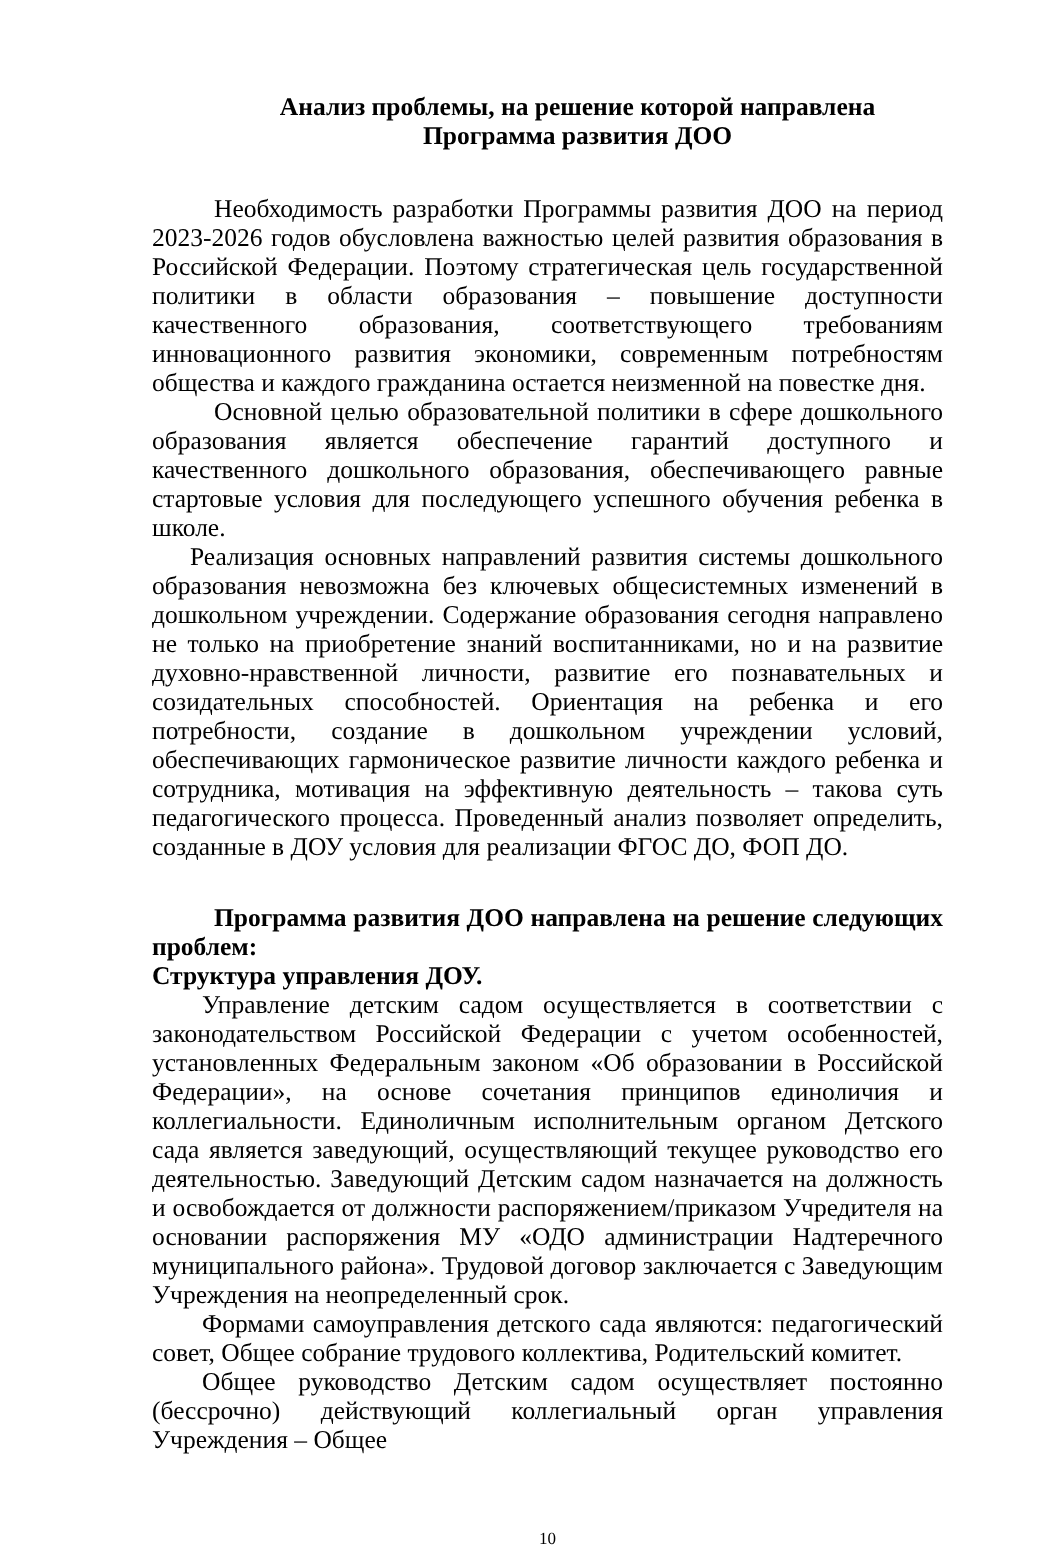Анализ проблемы, на решение которой направлена
Программа развития ДОО
Необходимость разработки Программы развития ДОО на период 2023-2026 годов обусловлена важностью целей развития образования в Российской Федерации. Поэтому стратегическая цель государственной политики в области образования – повышение доступности качественного образования, соответствующего требованиям инновационного развития экономики, современным потребностям общества и каждого гражданина остается неизменной на повестке дня.
Основной целью образовательной политики в сфере дошкольного образования является обеспечение гарантий доступного и качественного дошкольного образования, обеспечивающего равные стартовые условия для последующего успешного обучения ребенка в школе.
Реализация основных направлений развития системы дошкольного образования невозможна без ключевых общесистемных изменений в дошкольном учреждении. Содержание образования сегодня направлено не только на приобретение знаний воспитанниками, но и на развитие духовно-нравственной личности, развитие его познавательных и созидательных способностей. Ориентация на ребенка и его потребности, создание в дошкольном учреждении условий, обеспечивающих гармоническое развитие личности каждого ребенка и сотрудника, мотивация на эффективную деятельность – такова суть педагогического процесса. Проведенный анализ позволяет определить, созданные в ДОУ условия для реализации ФГОС ДО, ФОП ДО.
Программа развития ДОО направлена на решение следующих проблем:
Структура управления ДОУ.
Управление детским садом осуществляется в соответствии с законодательством Российской Федерации с учетом особенностей, установленных Федеральным законом «Об образовании в Российской Федерации», на основе сочетания принципов единоличия и коллегиальности. Единоличным исполнительным органом Детского сада является заведующий, осуществляющий текущее руководство его деятельностью. Заведующий Детским садом назначается на должность и освобождается от должности распоряжением/приказом Учредителя на основании распоряжения МУ «ОДО администрации Надтеречного муниципального района». Трудовой договор заключается с Заведующим Учреждения на неопределенный срок.
Формами самоуправления детского сада являются: педагогический совет, Общее собрание трудового коллектива, Родительский комитет.
Общее руководство Детским садом осуществляет постоянно (бессрочно) действующий коллегиальный орган управления Учреждения – Общее
10